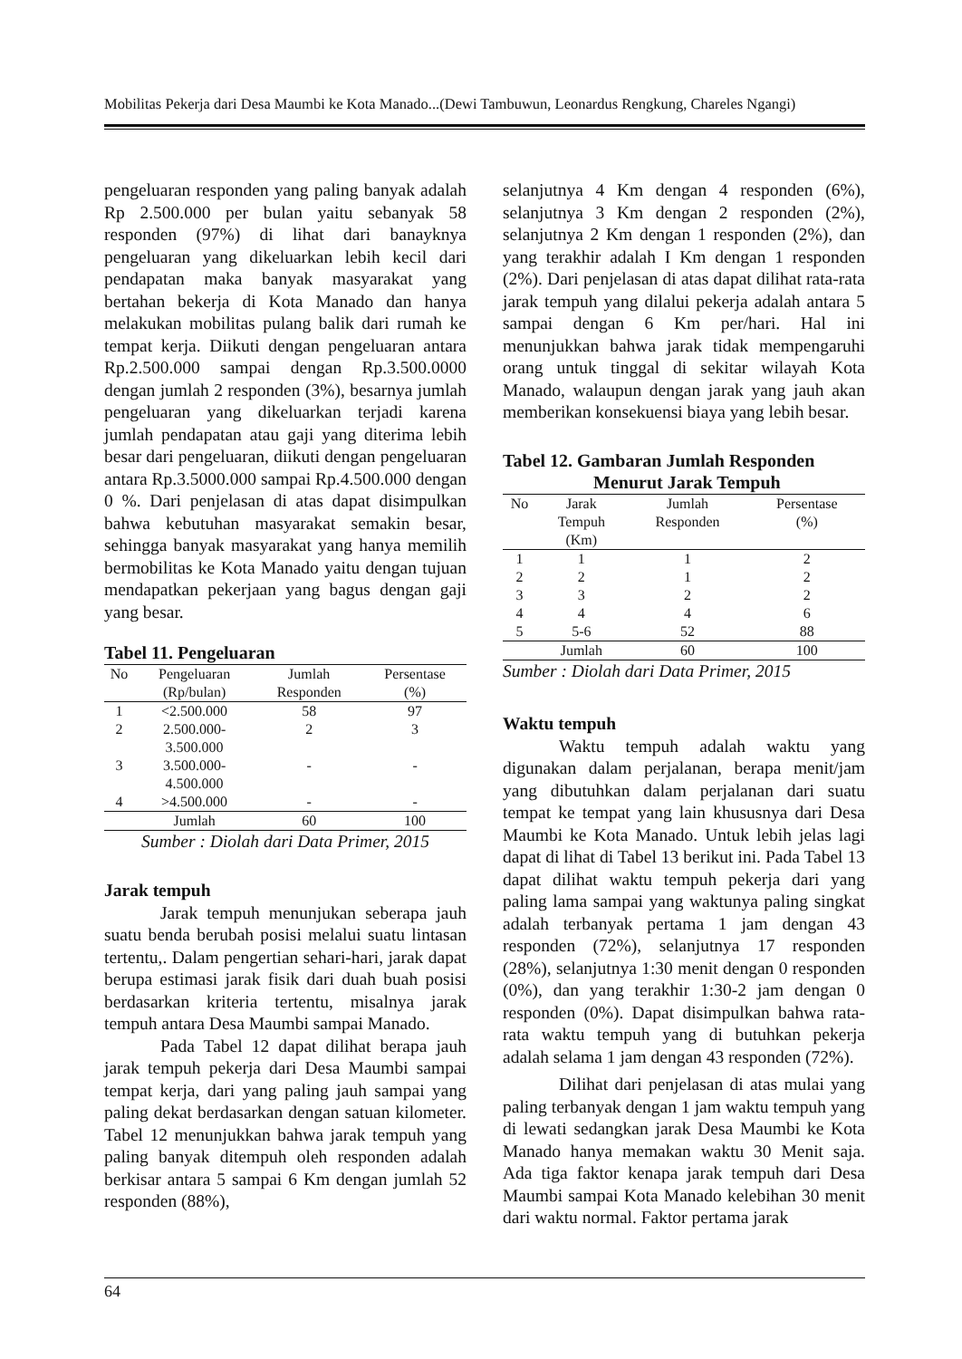Mobilitas Pekerja dari Desa Maumbi ke Kota Manado...(Dewi Tambuwun, Leonardus Rengkung, Chareles Ngangi)
pengeluaran responden yang paling banyak adalah Rp 2.500.000 per bulan yaitu sebanyak 58 responden (97%) di lihat dari banayknya pengeluaran yang dikeluarkan lebih kecil dari pendapatan maka banyak masyarakat yang bertahan bekerja di Kota Manado dan hanya melakukan mobilitas pulang balik dari rumah ke tempat kerja. Diikuti dengan pengeluaran antara Rp.2.500.000 sampai dengan Rp.3.500.0000 dengan jumlah 2 responden (3%), besarnya jumlah pengeluaran yang dikeluarkan terjadi karena jumlah pendapatan atau gaji yang diterima lebih besar dari pengeluaran, diikuti dengan pengeluaran antara Rp.3.5000.000 sampai Rp.4.500.000 dengan 0 %. Dari penjelasan di atas dapat disimpulkan bahwa kebutuhan masyarakat semakin besar, sehingga banyak masyarakat yang hanya memilih bermobilitas ke Kota Manado yaitu dengan tujuan mendapatkan pekerjaan yang bagus dengan gaji yang besar.
Tabel 11. Pengeluaran
| No | Pengeluaran (Rp/bulan) | Jumlah Responden | Persentase (%) |
| --- | --- | --- | --- |
| 1 | <2.500.000 | 58 | 97 |
| 2 | 2.500.000- 3.500.000 | 2 | 3 |
| 3 | 3.500.000- 4.500.000 | - | - |
| 4 | >4.500.000 | - | - |
| | Jumlah | 60 | 100 |
Sumber : Diolah dari Data Primer, 2015
Jarak tempuh
Jarak tempuh menunjukan seberapa jauh suatu benda berubah posisi melalui suatu lintasan tertentu,. Dalam pengertian sehari-hari, jarak dapat berupa estimasi jarak fisik dari duah buah posisi berdasarkan kriteria tertentu, misalnya jarak tempuh antara Desa Maumbi sampai Manado.
Pada Tabel 12 dapat dilihat berapa jauh jarak tempuh pekerja dari Desa Maumbi sampai tempat kerja, dari yang paling jauh sampai yang paling dekat berdasarkan dengan satuan kilometer. Tabel 12 menunjukkan bahwa jarak tempuh yang paling banyak ditempuh oleh responden adalah berkisar antara 5 sampai 6 Km dengan jumlah 52 responden (88%),
selanjutnya 4 Km dengan 4 responden (6%), selanjutnya 3 Km dengan 2 responden (2%), selanjutnya 2 Km dengan 1 responden (2%), dan yang terakhir adalah I Km dengan 1 responden (2%). Dari penjelasan di atas dapat dilihat rata-rata jarak tempuh yang dilalui pekerja adalah antara 5 sampai dengan 6 Km per/hari. Hal ini menunjukkan bahwa jarak tidak mempengaruhi orang untuk tinggal di sekitar wilayah Kota Manado, walaupun dengan jarak yang jauh akan memberikan konsekuensi biaya yang lebih besar.
Tabel 12. Gambaran Jumlah Responden
Menurut Jarak Tempuh
| No | Jarak Tempuh (Km) | Jumlah Responden | Persentase (%) |
| --- | --- | --- | --- |
| 1 | 1 | 1 | 2 |
| 2 | 2 | 1 | 2 |
| 3 | 3 | 2 | 2 |
| 4 | 4 | 4 | 6 |
| 5 | 5-6 | 52 | 88 |
| | Jumlah | 60 | 100 |
Sumber : Diolah dari Data Primer, 2015
Waktu tempuh
Waktu tempuh adalah waktu yang digunakan dalam perjalanan, berapa menit/jam yang dibutuhkan dalam perjalanan dari suatu tempat ke tempat yang lain khususnya dari Desa Maumbi ke Kota Manado. Untuk lebih jelas lagi dapat di lihat di Tabel 13 berikut ini. Pada Tabel 13 dapat dilihat waktu tempuh pekerja dari yang paling lama sampai yang waktunya paling singkat adalah terbanyak pertama 1 jam dengan 43 responden (72%), selanjutnya 17 responden (28%), selanjutnya 1:30 menit dengan 0 responden (0%), dan yang terakhir 1:30-2 jam dengan 0 responden (0%). Dapat disimpulkan bahwa rata-rata waktu tempuh yang di butuhkan pekerja adalah selama 1 jam dengan 43 responden (72%).
Dilihat dari penjelasan di atas mulai yang paling terbanyak dengan 1 jam waktu tempuh yang di lewati sedangkan jarak Desa Maumbi ke Kota Manado hanya memakan waktu 30 Menit saja. Ada tiga faktor kenapa jarak tempuh dari Desa Maumbi sampai Kota Manado kelebihan 30 menit dari waktu normal. Faktor pertama jarak
64